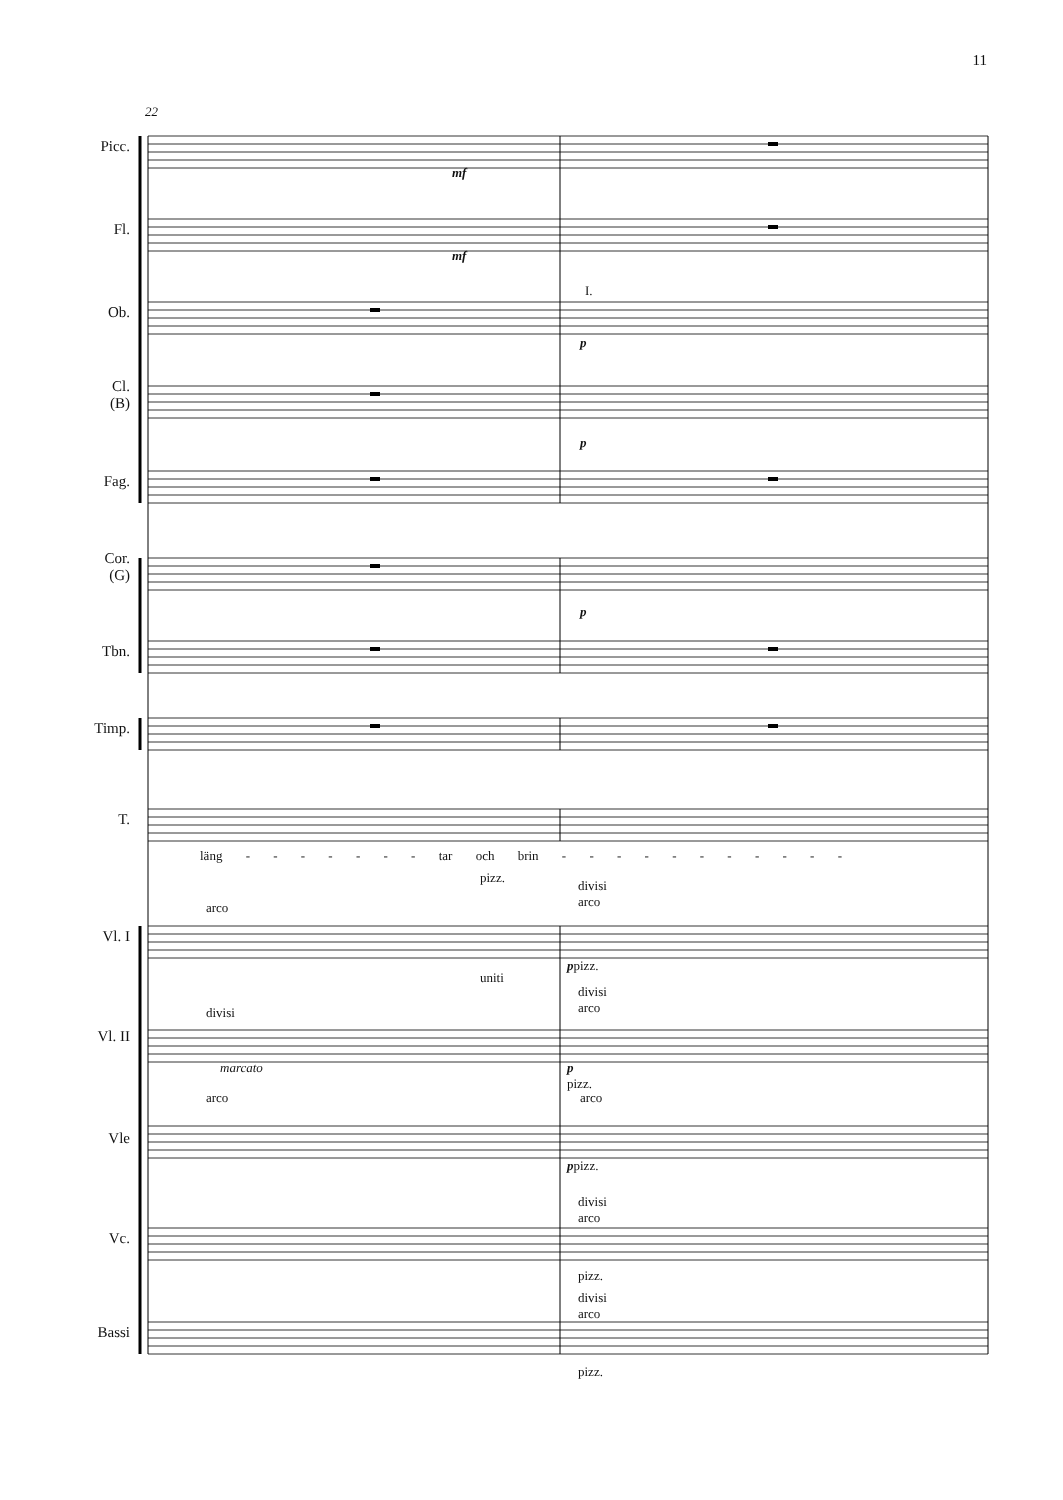11
22
Picc.
Fl.
Ob.
Cl.
(B)
Fag.
Cor.
(G)
Tbn.
Timp.
T.
Vl. I
Vl. II
Vle
Vc.
Bassi
mf
mf
I.
p
p
p
läng - - - - - - - tar och brin - - - - - - - - - - -
pizz.
divisi
arco
arco
ppizz.
uniti
divisi
arco
divisi
marcato
p
pizz.
arco
arco
ppizz.
divisi
arco
pizz.
divisi
arco
pizz.